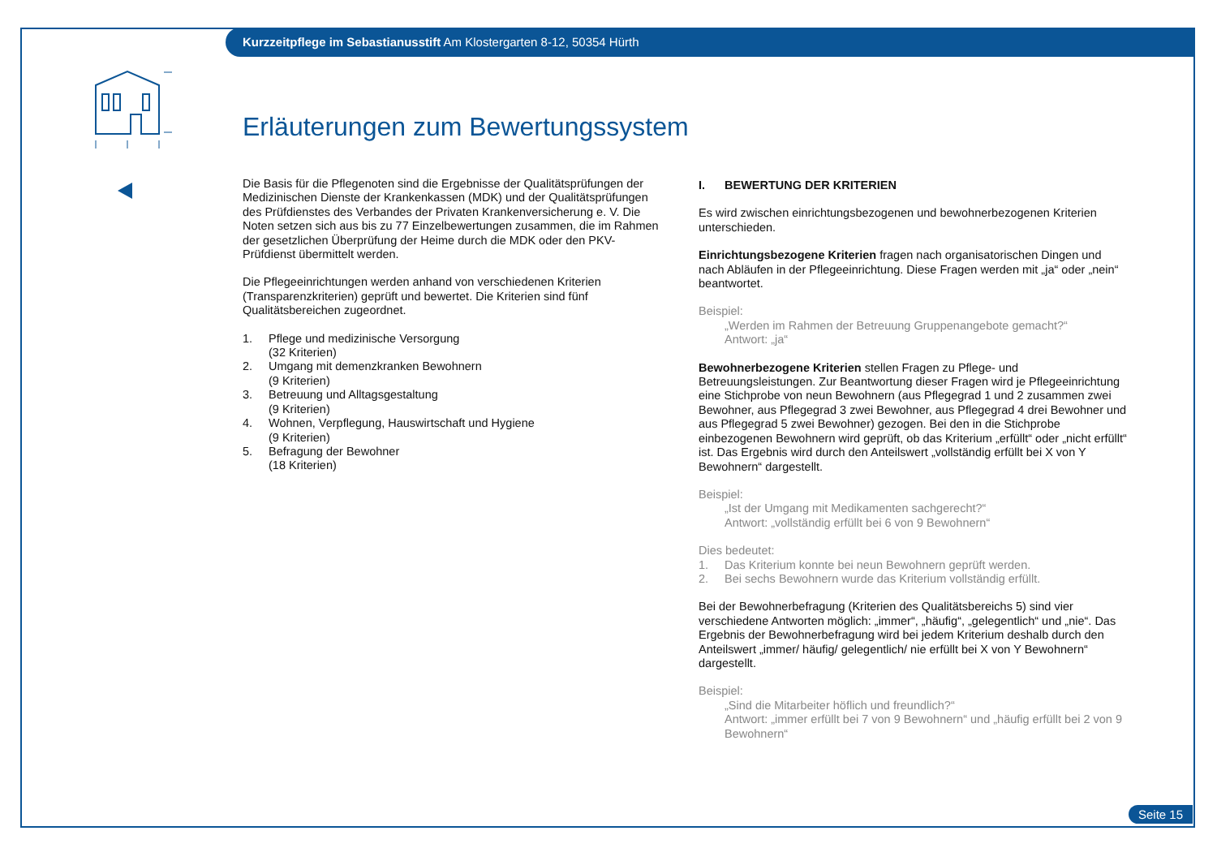Kurzzeitpflege im Sebastianusstift Am Klostergarten 8-12, 50354 Hürth
Erläuterungen zum Bewertungssystem
Die Basis für die Pflegenoten sind die Ergebnisse der Qualitätsprüfungen der Medizinischen Dienste der Krankenkassen (MDK) und der Qualitätsprüfungen des Prüfdienstes des Verbandes der Privaten Krankenversicherung e. V. Die Noten setzen sich aus bis zu 77 Einzelbewertungen zusammen, die im Rahmen der gesetzlichen Überprüfung der Heime durch die MDK oder den PKV-Prüfdienst übermittelt werden.
Die Pflegeeinrichtungen werden anhand von verschiedenen Kriterien (Transparenzkriterien) geprüft und bewertet. Die Kriterien sind fünf Qualitätsbereichen zugeordnet.
1. Pflege und medizinische Versorgung
(32 Kriterien)
2. Umgang mit demenzkranken Bewohnern
(9 Kriterien)
3. Betreuung und Alltagsgestaltung
(9 Kriterien)
4. Wohnen, Verpflegung, Hauswirtschaft und Hygiene
(9 Kriterien)
5. Befragung der Bewohner
(18 Kriterien)
I. BEWERTUNG DER KRITERIEN
Es wird zwischen einrichtungsbezogenen und bewohnerbezogenen Kriterien unterschieden.
Einrichtungsbezogene Kriterien fragen nach organisatorischen Dingen und nach Abläufen in der Pflegeeinrichtung. Diese Fragen werden mit „ja“ oder „nein“ beantwortet.
Beispiel:
„Werden im Rahmen der Betreuung Gruppenangebote gemacht?“
Antwort: „ja“
Bewohnerbezogene Kriterien stellen Fragen zu Pflege- und Betreuungsleistungen. Zur Beantwortung dieser Fragen wird je Pflegeeinrichtung eine Stichprobe von neun Bewohnern (aus Pflegegrad 1 und 2 zusammen zwei Bewohner, aus Pflegegrad 3 zwei Bewohner, aus Pflegegrad 4 drei Bewohner und aus Pflegegrad 5 zwei Bewohner) gezogen. Bei den in die Stichprobe einbezogenen Bewohnern wird geprüft, ob das Kriterium „erfüllt“ oder „nicht erfüllt“ ist. Das Ergebnis wird durch den Anteilswert „vollständig erfüllt bei X von Y Bewohnern“ dargestellt.
Beispiel:
„Ist der Umgang mit Medikamenten sachgerecht?“
Antwort: „vollständig erfüllt bei 6 von 9 Bewohnern“
Dies bedeutet:
1. Das Kriterium konnte bei neun Bewohnern geprüft werden.
2. Bei sechs Bewohnern wurde das Kriterium vollständig erfüllt.
Bei der Bewohnerbefragung (Kriterien des Qualitätsbereichs 5) sind vier verschiedene Antworten möglich: „immer“, „häufig“, „gelegentlich“ und „nie“. Das Ergebnis der Bewohnerbefragung wird bei jedem Kriterium deshalb durch den Anteilswert „immer/ häufig/ gelegentlich/ nie erfüllt bei X von Y Bewohnern“ dargestellt.
Beispiel:
„Sind die Mitarbeiter höflich und freundlich?“
Antwort: „immer erfüllt bei 7 von 9 Bewohnern“ und „häufig erfüllt bei 2 von 9 Bewohnern“
Seite 15